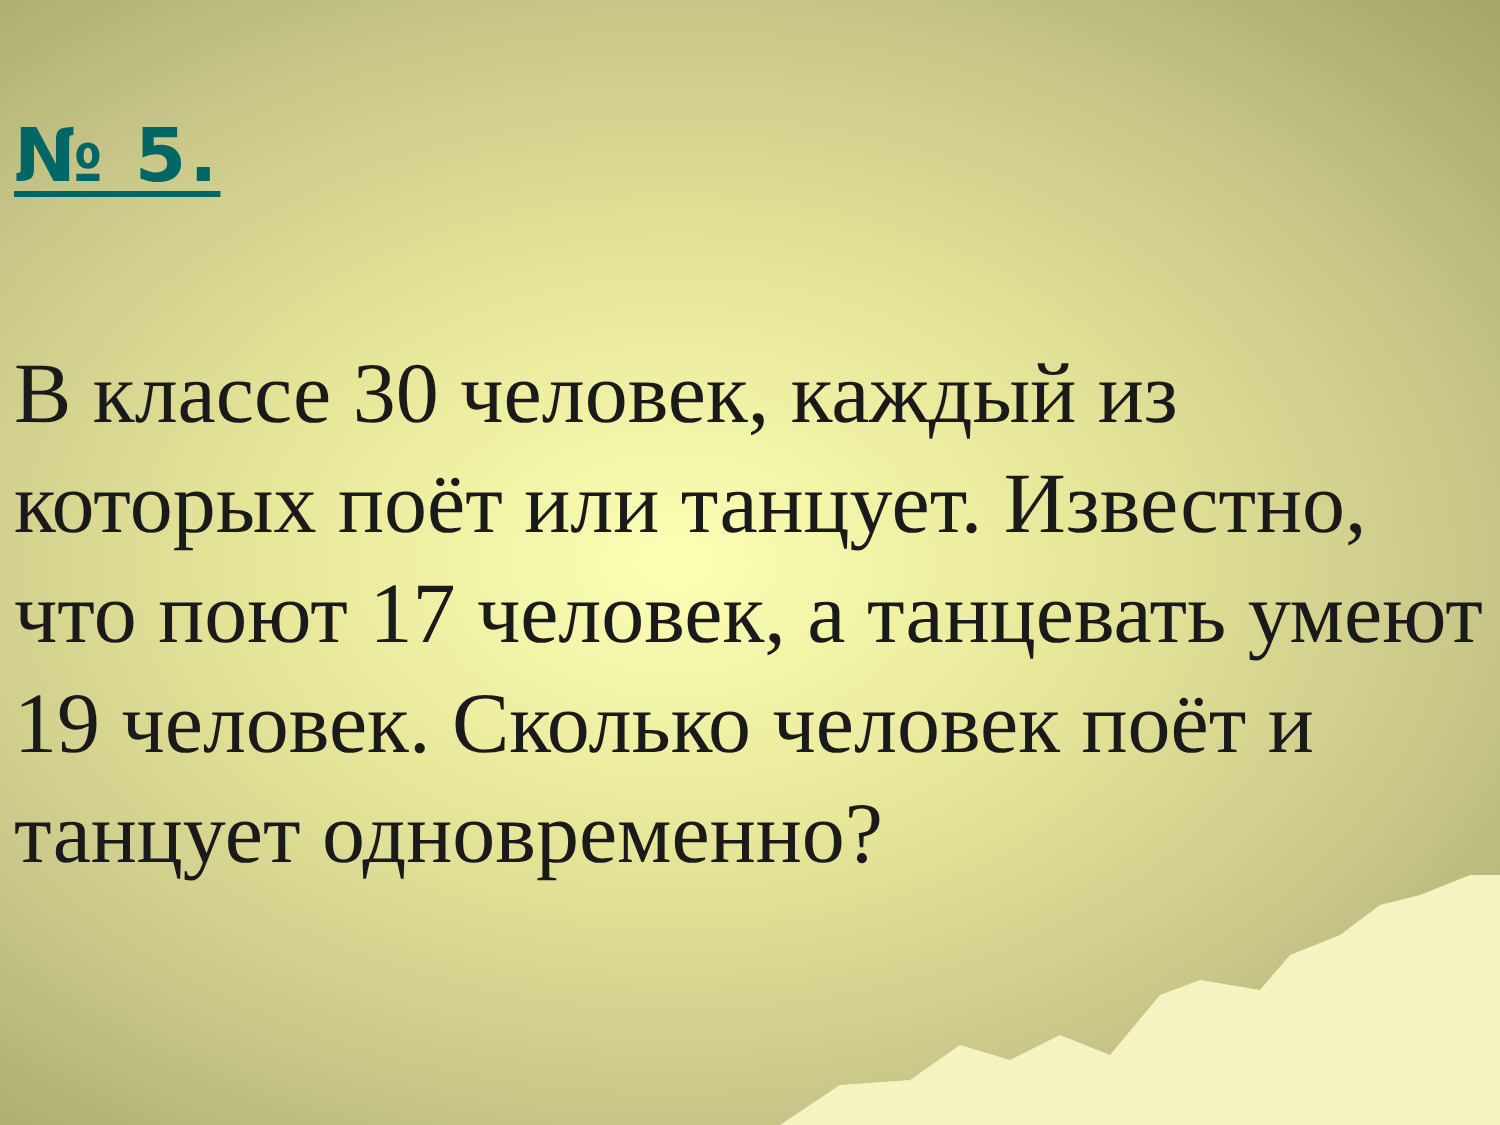№ 5.
В классе 30 человек, каждый из которых поёт или танцует. Известно, что поют 17 человек, а танцевать умеют 19 человек. Сколько человек поёт и танцует одновременно?